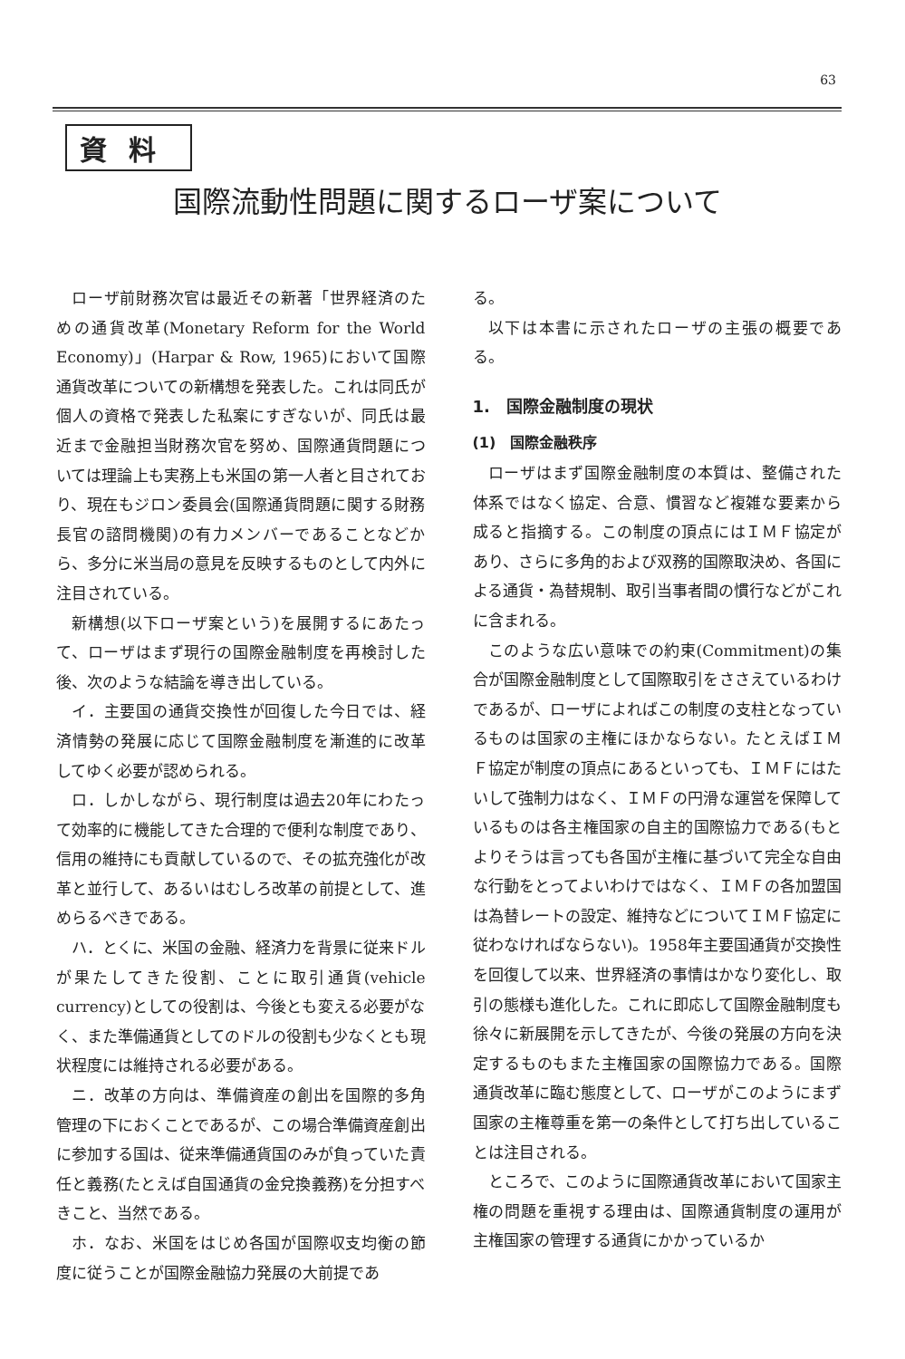63
資料
国際流動性問題に関するローザ案について
ローザ前財務次官は最近その新著「世界経済のための通貨改革(Monetary Reform for the World Economy)」(Harpar & Row, 1965)において国際通貨改革についての新構想を発表した。これは同氏が個人の資格で発表した私案にすぎないが、同氏は最近まで金融担当財務次官を努め、国際通貨問題については理論上も実務上も米国の第一人者と目されており、現在もジロン委員会(国際通貨問題に関する財務長官の諮問機関)の有力メンバーであることなどから、多分に米当局の意見を反映するものとして内外に注目されている。
新構想(以下ローザ案という)を展開するにあたって、ローザはまず現行の国際金融制度を再検討した後、次のような結論を導き出している。
イ．主要国の通貨交換性が回復した今日では、経済情勢の発展に応じて国際金融制度を漸進的に改革してゆく必要が認められる。
ロ．しかしながら、現行制度は過去20年にわたって効率的に機能してきた合理的で便利な制度であり、信用の維持にも貢献しているので、その拡充強化が改革と並行して、あるいはむしろ改革の前提として、進めらるべきである。
ハ．とくに、米国の金融、経済力を背景に従来ドルが果たしてきた役割、ことに取引通貨(vehicle currency)としての役割は、今後とも変える必要がなく、また準備通貨としてのドルの役割も少なくとも現状程度には維持される必要がある。
ニ．改革の方向は、準備資産の創出を国際的多角管理の下におくことであるが、この場合準備資産創出に参加する国は、従来準備通貨国のみが負っていた責任と義務(たとえば自国通貨の金兌換義務)を分担すべきこと、当然である。
ホ．なお、米国をはじめ各国が国際収支均衡の節度に従うことが国際金融協力発展の大前提であ
る。
以下は本書に示されたローザの主張の概要である。
1.　国際金融制度の現状
(1)　国際金融秩序
ローザはまず国際金融制度の本質は、整備された体系ではなく協定、合意、慣習など複雑な要素から成ると指摘する。この制度の頂点にはＩＭＦ協定があり、さらに多角的および双務的国際取決め、各国による通貨・為替規制、取引当事者間の慣行などがこれに含まれる。
このような広い意味での約束(Commitment)の集合が国際金融制度として国際取引をささえているわけであるが、ローザによればこの制度の支柱となっているものは国家の主権にほかならない。たとえばＩＭＦ協定が制度の頂点にあるといっても、ＩＭＦにはたいして強制力はなく、ＩＭＦの円滑な運営を保障しているものは各主権国家の自主的国際協力である(もとよりそうは言っても各国が主権に基づいて完全な自由な行動をとってよいわけではなく、ＩＭＦの各加盟国は為替レートの設定、維持などについてＩＭＦ協定に従わなければならない)。1958年主要国通貨が交換性を回復して以来、世界経済の事情はかなり変化し、取引の態様も進化した。これに即応して国際金融制度も徐々に新展開を示してきたが、今後の発展の方向を決定するものもまた主権国家の国際協力である。国際通貨改革に臨む態度として、ローザがこのようにまず国家の主権尊重を第一の条件として打ち出していることは注目される。
ところで、このように国際通貨改革において国家主権の問題を重視する理由は、国際通貨制度の運用が主権国家の管理する通貨にかかっているか